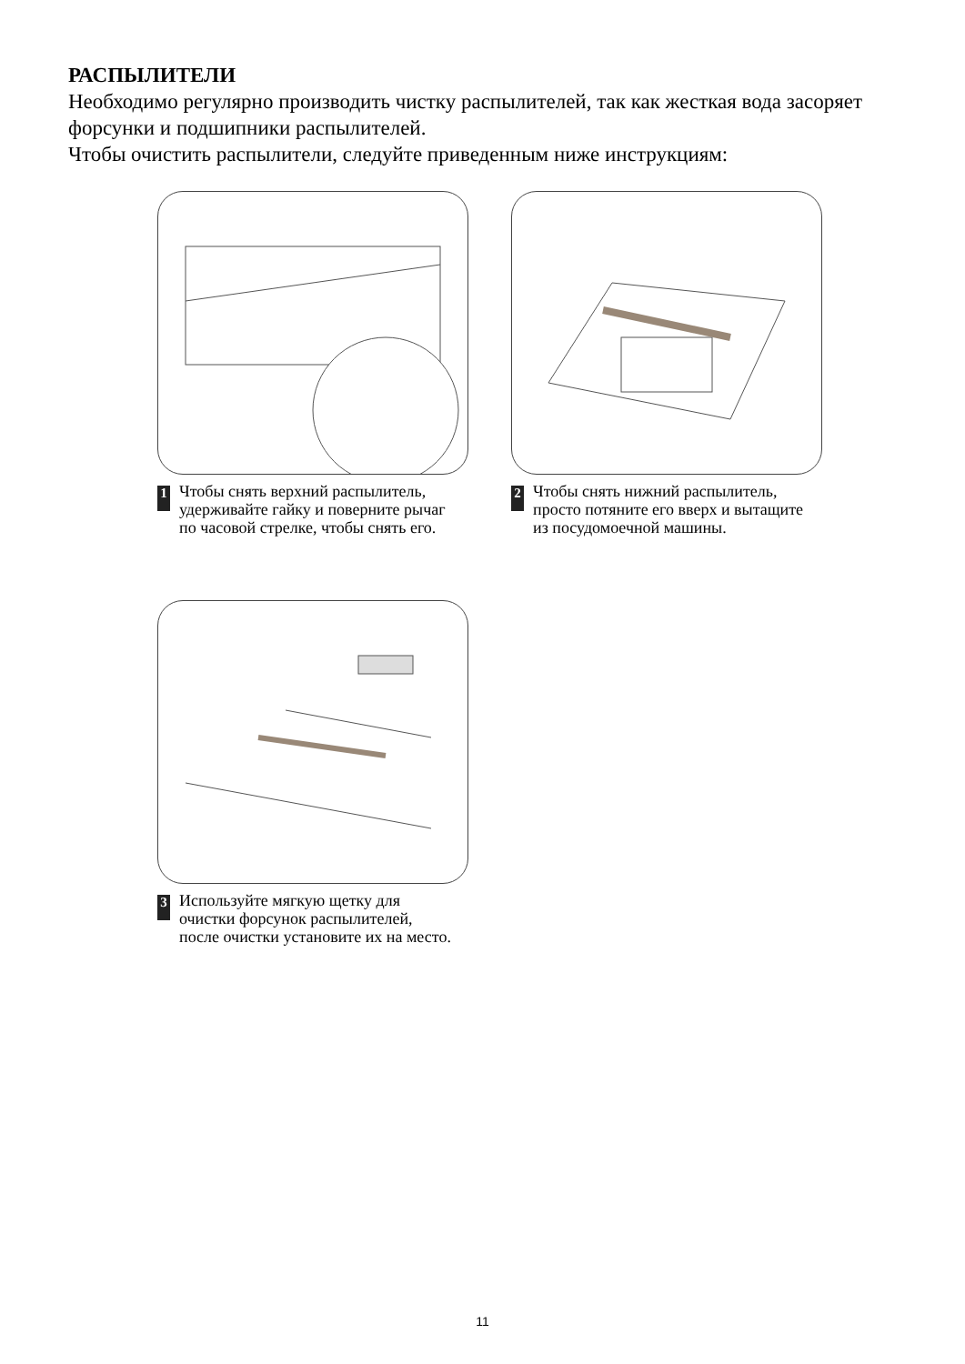РАСПЫЛИТЕЛИ
Необходимо регулярно производить чистку распылителей, так как жесткая вода засоряет форсунки и подшипники распылителей.
Чтобы очистить распылители, следуйте приведенным ниже инструкциям:
1
Чтобы снять верхний распылитель, удерживайте гайку и поверните рычаг по часовой стрелке, чтобы снять его.
2
Чтобы снять нижний распылитель, просто потяните его вверх и вытащите из посудомоечной машины.
3
Используйте мягкую щетку для очистки форсунок распылителей, после очистки установите их на место.
11